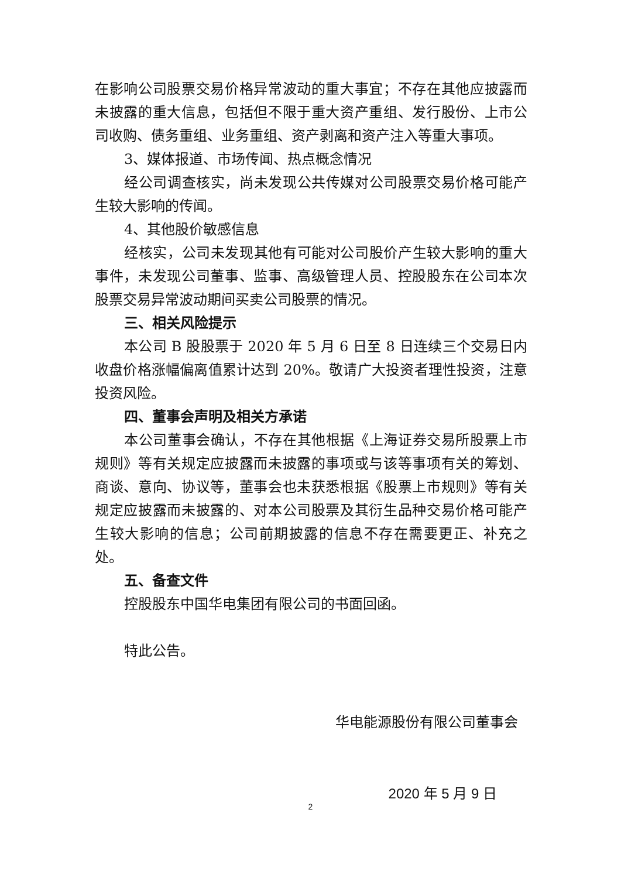在影响公司股票交易价格异常波动的重大事宜；不存在其他应披露而未披露的重大信息，包括但不限于重大资产重组、发行股份、上市公司收购、债务重组、业务重组、资产剥离和资产注入等重大事项。
3、媒体报道、市场传闻、热点概念情况
经公司调查核实，尚未发现公共传媒对公司股票交易价格可能产生较大影响的传闻。
4、其他股价敏感信息
经核实，公司未发现其他有可能对公司股价产生较大影响的重大事件，未发现公司董事、监事、高级管理人员、控股股东在公司本次股票交易异常波动期间买卖公司股票的情况。
三、相关风险提示
本公司 B 股股票于 2020 年 5 月 6 日至 8 日连续三个交易日内收盘价格涨幅偏离值累计达到 20%。敬请广大投资者理性投资，注意投资风险。
四、董事会声明及相关方承诺
本公司董事会确认，不存在其他根据《上海证券交易所股票上市规则》等有关规定应披露而未披露的事项或与该等事项有关的筹划、商谈、意向、协议等，董事会也未获悉根据《股票上市规则》等有关规定应披露而未披露的、对本公司股票及其衍生品种交易价格可能产生较大影响的信息；公司前期披露的信息不存在需要更正、补充之处。
五、备查文件
控股股东中国华电集团有限公司的书面回函。
特此公告。
华电能源股份有限公司董事会
2020 年 5 月 9 日
2